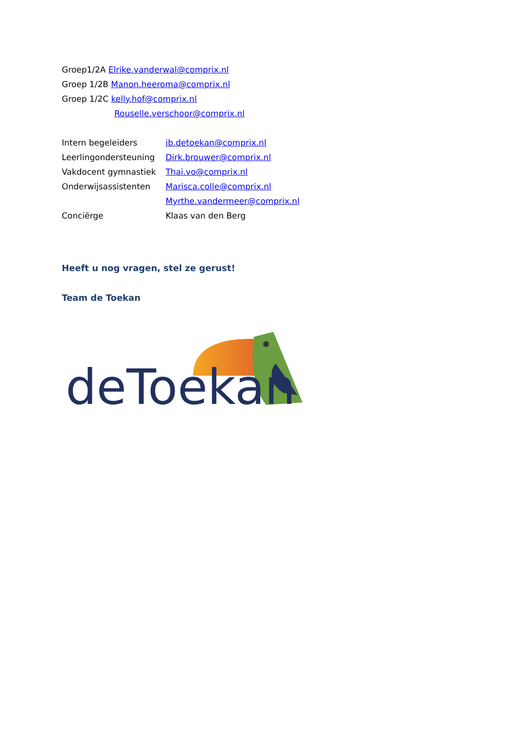Groep1/2A Elrike.vanderwal@comprix.nl
Groep 1/2B Manon.heeroma@comprix.nl
Groep 1/2C kelly.hof@comprix.nl
Rouselle.verschoor@comprix.nl
Intern begeleiders ib.detoekan@comprix.nl
Leerlingondersteuning Dirk.brouwer@comprix.nl
Vakdocent gymnastiek Thai.vo@comprix.nl
Onderwijsassistenten Marisca.colle@comprix.nl
Myrthe.vandermeer@comprix.nl
Conciërge Klaas van den Berg
Heeft u nog vragen, stel ze gerust!
Team de Toekan
deToekan